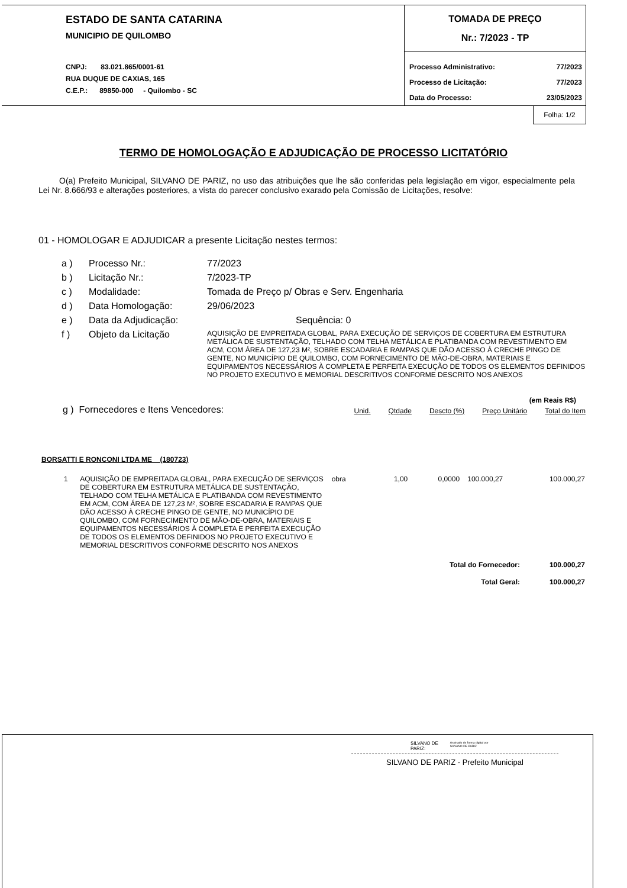ESTADO DE SANTA CATARINA
MUNICIPIO DE QUILOMBO
CNPJ: 83.021.865/0001-61
RUA DUQUE DE CAXIAS, 165
C.E.P.: 89850-000 - Quilombo - SC
TOMADA DE PREÇO
Nr.: 7/2023 - TP
Processo Administrativo: 77/2023
Processo de Licitação: 77/2023
Data do Processo: 23/05/2023
Folha: 1/2
TERMO DE HOMOLOGAÇÃO E ADJUDICAÇÃO DE PROCESSO LICITATÓRIO
O(a) Prefeito Municipal, SILVANO DE PARIZ, no uso das atribuições que lhe são conferidas pela legislação em vigor, especialmente pela Lei Nr. 8.666/93 e alterações posteriores, a vista do parecer conclusivo exarado pela Comissão de Licitações, resolve:
01 - HOMOLOGAR E ADJUDICAR a presente Licitação nestes termos:
| a ) | Processo Nr.: | 77/2023 |
| b ) | Licitação Nr.: | 7/2023-TP |
| c ) | Modalidade: | Tomada de Preço p/ Obras e Serv. Engenharia |
| d ) | Data Homologação: | 29/06/2023 |
| e ) | Data da Adjudicação: | Sequência: 0 |
| f ) | Objeto da Licitação | AQUISIÇÃO DE EMPREITADA GLOBAL, PARA EXECUÇÃO DE SERVIÇOS DE COBERTURA EM ESTRUTURA METÁLICA DE SUSTENTAÇÃO, TELHADO COM TELHA METÁLICA E PLATIBANDA COM REVESTIMENTO EM ACM, COM ÁREA DE 127,23 M², SOBRE ESCADARIA E RAMPAS QUE DÃO ACESSO À CRECHE PINGO DE GENTE, NO MUNICÍPIO DE QUILOMBO, COM FORNECIMENTO DE MÃO-DE-OBRA, MATERIAIS E EQUIPAMENTOS NECESSÁRIOS À COMPLETA E PERFEITA EXECUÇÃO DE TODOS OS ELEMENTOS DEFINIDOS NO PROJETO EXECUTIVO E MEMORIAL DESCRITIVOS CONFORME DESCRITO NOS ANEXOS |
(em Reais R$)
g ) Fornecedores e Itens Vencedores: Unid. Qtdade Descto (%) Preço Unitário Total do Item
BORSATTI E RONCONI LTDA ME (180723)
| 1 | AQUISIÇÃO DE EMPREITADA GLOBAL, PARA EXECUÇÃO DE SERVIÇOS DE COBERTURA EM ESTRUTURA METÁLICA DE SUSTENTAÇÃO, TELHADO COM TELHA METÁLICA E PLATIBANDA COM REVESTIMENTO EM ACM, COM ÁREA DE 127,23 M², SOBRE ESCADARIA E RAMPAS QUE DÃO ACESSO À CRECHE PINGO DE GENTE, NO MUNICÍPIO DE QUILOMBO, COM FORNECIMENTO DE MÃO-DE-OBRA, MATERIAIS E EQUIPAMENTOS NECESSÁRIOS À COMPLETA E PERFEITA EXECUÇÃO DE TODOS OS ELEMENTOS DEFINIDOS NO PROJETO EXECUTIVO E MEMORIAL DESCRITIVOS CONFORME DESCRITO NOS ANEXOS | obra | 1,00 | 0,0000 | 100.000,27 | 100.000,27 |
| | | Total do Fornecedor: | | | | 100.000,27 |
| | | Total Geral: | | | | 100.000,27 |
SILVANO DE
PARIZ: Assinado de forma digital por
SILVANO DE PARIZ
SILVANO DE PARIZ - Prefeito Municipal